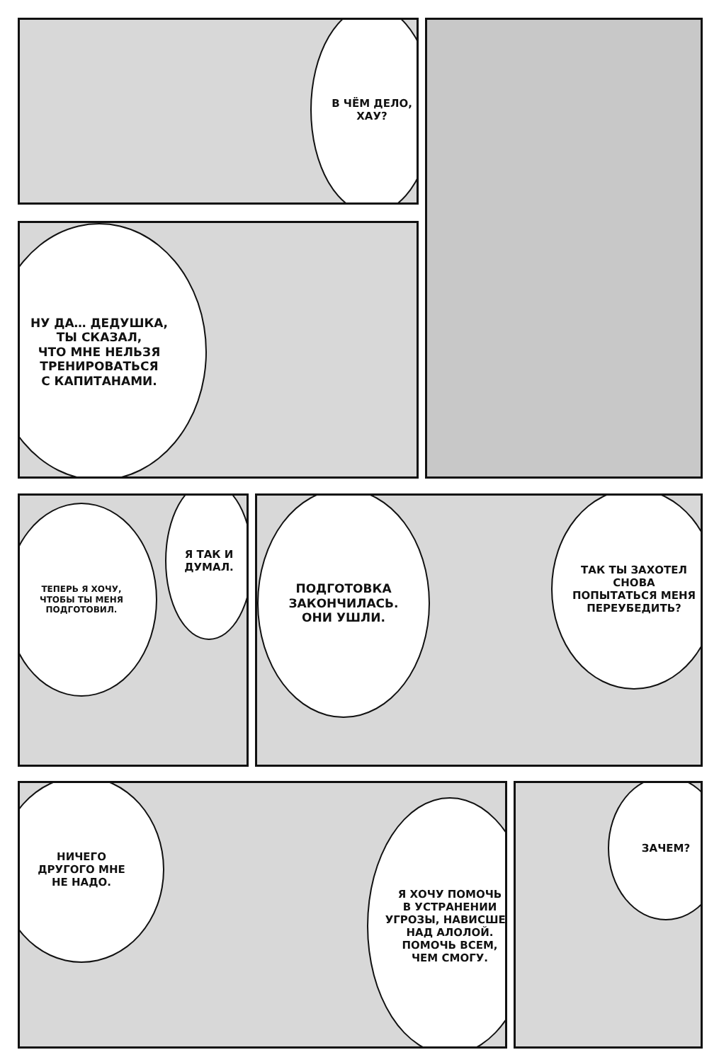В ЧЁМ ДЕЛО,
ХАУ?
НУ ДА… ДЕДУШКА,
ТЫ СКАЗАЛ,
ЧТО МНЕ НЕЛЬЗЯ
ТРЕНИРОВАТЬСЯ
С КАПИТАНАМИ.
ТЕПЕРЬ Я ХОЧУ,
ЧТОБЫ ТЫ МЕНЯ
ПОДГОТОВИЛ.
Я ТАК И
ДУМАЛ.
ПОДГОТОВКА
ЗАКОНЧИЛАСЬ.
ОНИ УШЛИ.
ТАК ТЫ ЗАХОТЕЛ
СНОВА
ПОПЫТАТЬСЯ МЕНЯ
ПЕРЕУБЕДИТЬ?
НИЧЕГО
ДРУГОГО МНЕ
НЕ НАДО.
Я ХОЧУ ПОМОЧЬ
В УСТРАНЕНИИ
УГРОЗЫ, НАВИСШЕЙ
НАД АЛОЛОЙ.
ПОМОЧЬ ВСЕМ,
ЧЕМ СМОГУ.
ЗАЧЕМ?